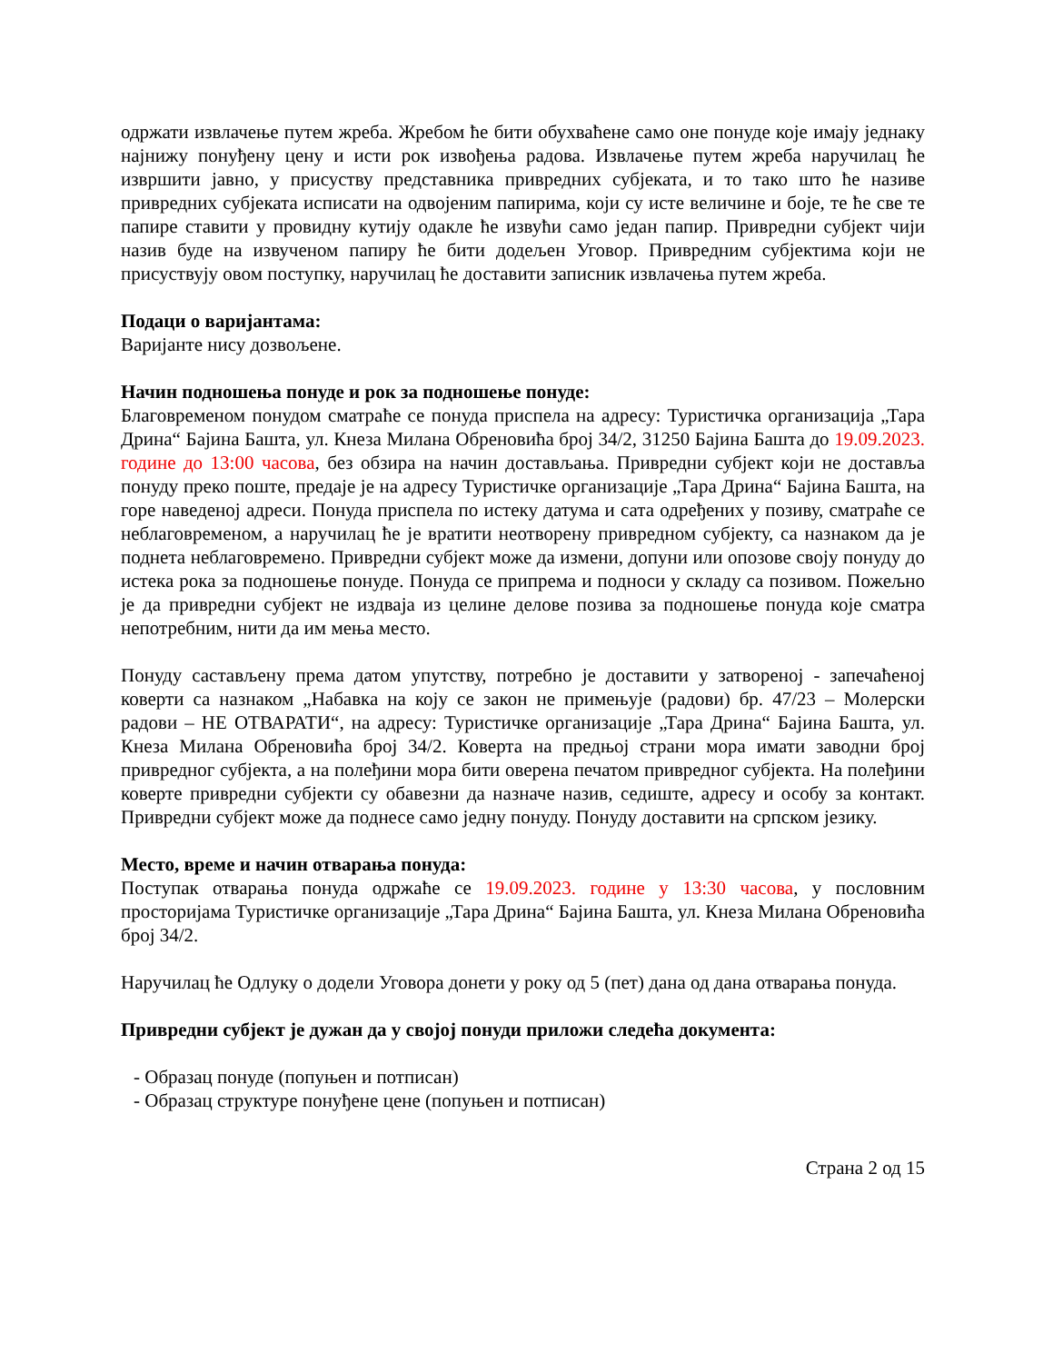одржати извлачење путем жреба. Жребом ће бити обухваћене само оне понуде које имају једнаку најнижу понуђену цену и исти рок извођења радова. Извлачење путем жреба наручилац ће извршити јавно, у присуству представника привредних субјеката, и то тако што ће називе привредних субјеката исписати на одвојеним папирима, који су исте величине и боје, те ће све те папире ставити у провидну кутију одакле ће извући само један папир. Привредни субјект чији назив буде на извученом папиру ће бити додељен Уговор. Привредним субјектима који не присуствују овом поступку, наручилац ће доставити записник извлачења путем жреба.
Подаци о варијантама:
Варијанте нису дозвољене.
Начин подношења понуде и рок за подношење понуде:
Благовременом понудом сматраће се понуда приспела на адресу: Туристичка организација „Тара Дрина“ Бајина Башта, ул. Кнеза Милана Обреновића број 34/2, 31250 Бајина Башта до 19.09.2023. године до 13:00 часова, без обзира на начин достављања. Привредни субјект који не доставља понуду преко поште, предаје је на адресу Туристичке организације „Тара Дрина“ Бајина Башта, на горе наведеној адреси. Понуда приспела по истеку датума и сата одређених у позиву, сматраће се неблаговременом, а наручилац ће је вратити неотворену привредном субјекту, са назнаком да је поднета неблаговремено. Привредни субјект може да измени, допуни или опозове своју понуду до истека рока за подношење понуде. Понуда се припрема и подноси у складу са позивом. Пожељно је да привредни субјект не издваја из целине делове позива за подношење понуда које сматра непотребним, нити да им мења место.
Понуду састављену према датом упутству, потребно је доставити у затвореној - запечаћеној коверти са назнаком „Набавка на коју се закон не примењује (радови) бр. 47/23 – Молерски радови – НЕ ОТВАРАТИ“, на адресу: Туристичке организације „Тара Дрина“ Бајина Башта, ул. Кнеза Милана Обреновића број 34/2. Коверта на предњој страни мора имати заводни број привредног субјекта, а на полеђини мора бити оверена печатом привредног субјекта. На полеђини коверте привредни субјекти су обавезни да назначе назив, седиште, адресу и особу за контакт. Привредни субјект може да поднесе само једну понуду. Понуду доставити на српском језику.
Место, време и начин отварања понуда:
Поступак отварања понуда одржаће се 19.09.2023. године у 13:30 часова, у пословним просторијама Туристичке организације „Тара Дрина“ Бајина Башта, ул. Кнеза Милана Обреновића број 34/2.
Наручилац ће Одлуку о додели Уговора донети у року од 5 (пет) дана од дана отварања понуда.
Привредни субјект је дужан да у својој понуди приложи следећа документа:
- Образац понуде (попуњен и потписан)
- Образац структуре понуђене цене (попуњен и потписан)
Страна 2 од 15